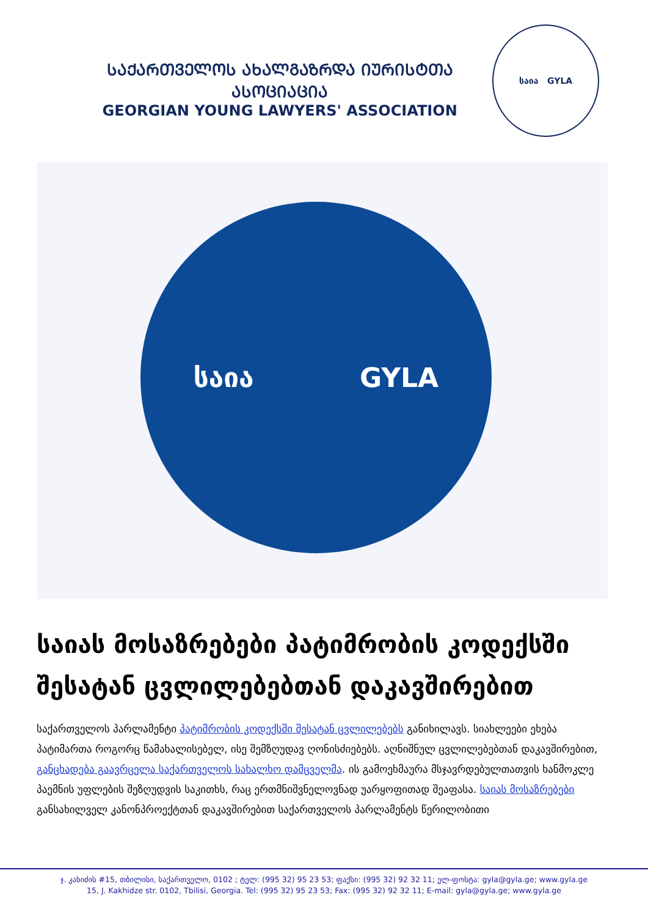ᲡᲐᲥᲐᲠᲗᲕᲔᲚᲝᲡ ᲐᲮᲐᲚᲒᲐᲖᲠᲓᲐ ᲘᲣᲠᲘᲡᲢᲗᲐ ᲐᲡᲝᲪᲘᲐᲪᲘᲐ
GEORGIAN YOUNG LAWYERS' ASSOCIATION
საია GYLA
საია GYLA
საიას მოსაზრებები პატიმრობის კოდექსში შესატან ცვლილებებთან დაკავშირებით
საქართველოს პარლამენტი პატიმრობის კოდექსში შესატან ცვლილებებს განიხილავს. სიახლეები ეხება პატიმართა როგორც წამახალისებელ, ისე შემზღუდავ ღონისძიებებს. აღნიშნულ ცვლილებებთან დაკავშირებით, განცხადება გაავრცელა საქართველოს სახალხო დამცველმა. ის გამოეხმაურა მსჯავრდებულთათვის ხანმოკლე პაემნის უფლების შეზღუდვის საკითხს, რაც ერთმნიშვნელოვნად უარყოფითად შეაფასა. საიას მოსაზრებები განსახილველ კანონპროექტთან დაკავშირებით საქართველოს პარლამენტს წერილობითი
ჯ. კახიძის #15, თბილისი, საქართველო, 0102 ; ტელ: (995 32) 95 23 53; ფაქსი: (995 32) 92 32 11; ელ-ფოსტა: gyla@gyla.ge; www.gyla.ge
15, J. Kakhidze str. 0102, Tbilisi, Georgia. Tel: (995 32) 95 23 53; Fax: (995 32) 92 32 11; E-mail: gyla@gyla.ge; www.gyla.ge